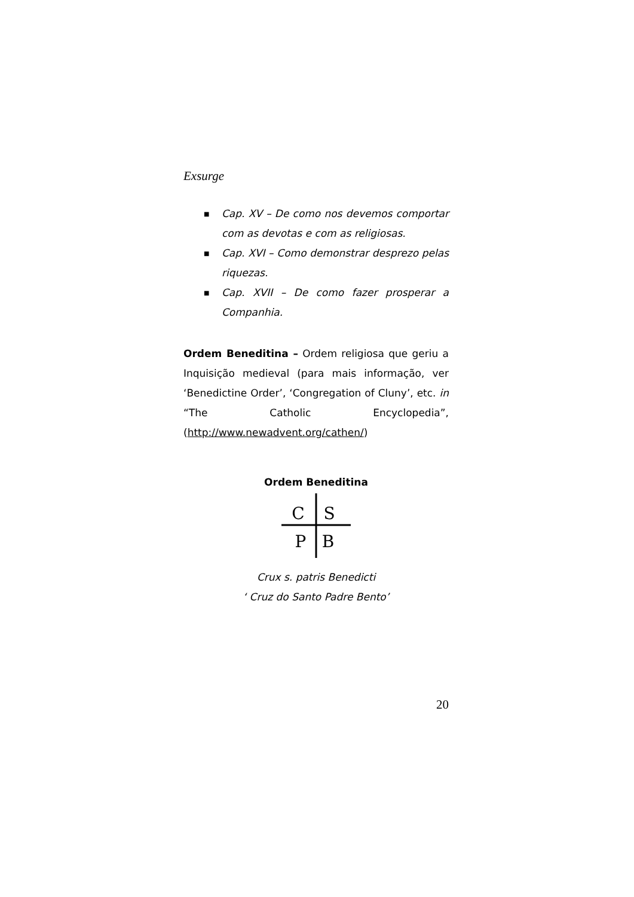Exsurge
■ Cap. XV – De como nos devemos comportar com as devotas e com as religiosas.
■ Cap. XVI – Como demonstrar desprezo pelas riquezas.
■ Cap. XVII – De como fazer prosperar a Companhia.
Ordem Beneditina – Ordem religiosa que geriu a Inquisição medieval (para mais informação, ver ‘Benedictine Order’, ‘Congregation of Cluny’, etc. in “The Catholic Encyclopedia”, (http://www.newadvent.org/cathen/)
Ordem Beneditina
C
S
P
B
Crux s. patris Benedicti
‘ Cruz do Santo Padre Bento’
20